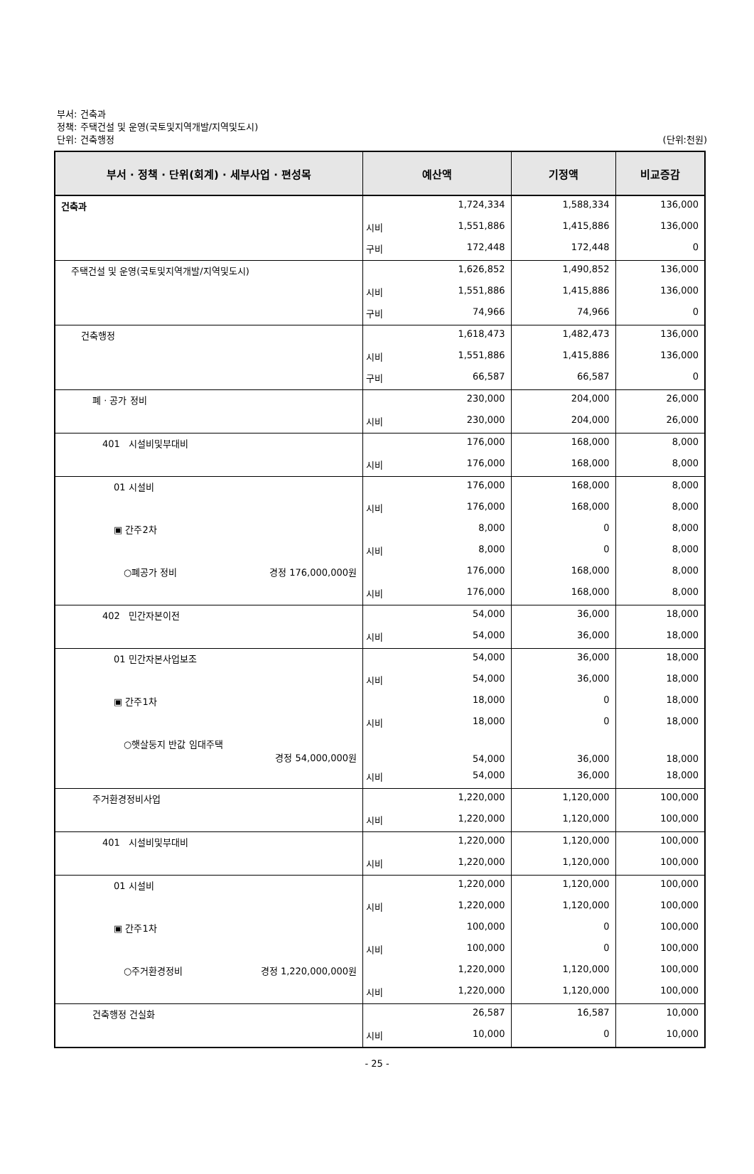부서: 건축과
정책: 주택건설 및 운영(국토및지역개발/지역및도시)
단위: 건축행정
(단위:천원)
| 부서 · 정책 · 단위(회계) · 세부사업 · 편성목 | 예산액 | | 기정액 | 비교증감 |
| --- | --- | --- | --- | --- |
| 건축과 | | 1,724,334 | 1,588,334 | 136,000 |
| | 시비 | 1,551,886 | 1,415,886 | 136,000 |
| | 구비 | 172,448 | 172,448 | 0 |
| 주택건설 및 운영(국토및지역개발/지역및도시) | | 1,626,852 | 1,490,852 | 136,000 |
| | 시비 | 1,551,886 | 1,415,886 | 136,000 |
| | 구비 | 74,966 | 74,966 | 0 |
| 건축행정 | | 1,618,473 | 1,482,473 | 136,000 |
| | 시비 | 1,551,886 | 1,415,886 | 136,000 |
| | 구비 | 66,587 | 66,587 | 0 |
| 폐 · 공가 정비 | | 230,000 | 204,000 | 26,000 |
| | 시비 | 230,000 | 204,000 | 26,000 |
| 401 시설비및부대비 | | 176,000 | 168,000 | 8,000 |
| | 시비 | 176,000 | 168,000 | 8,000 |
| 01 시설비 | | 176,000 | 168,000 | 8,000 |
| | 시비 | 176,000 | 168,000 | 8,000 |
| ▣ 간주2차 | | 8,000 | 0 | 8,000 |
| | 시비 | 8,000 | 0 | 8,000 |
| ○폐공가 정비 경정 176,000,000원 | | 176,000 | 168,000 | 8,000 |
| | 시비 | 176,000 | 168,000 | 8,000 |
| 402 민간자본이전 | | 54,000 | 36,000 | 18,000 |
| | 시비 | 54,000 | 36,000 | 18,000 |
| 01 민간자본사업보조 | | 54,000 | 36,000 | 18,000 |
| | 시비 | 54,000 | 36,000 | 18,000 |
| ▣ 간주1차 | | 18,000 | 0 | 18,000 |
| | 시비 | 18,000 | 0 | 18,000 |
| ○햇살둥지 반값 임대주택 경정 54,000,000원 | | 54,000 | 36,000 | 18,000 |
| | 시비 | 54,000 | 36,000 | 18,000 |
| 주거환경정비사업 | | 1,220,000 | 1,120,000 | 100,000 |
| | 시비 | 1,220,000 | 1,120,000 | 100,000 |
| 401 시설비및부대비 | | 1,220,000 | 1,120,000 | 100,000 |
| | 시비 | 1,220,000 | 1,120,000 | 100,000 |
| 01 시설비 | | 1,220,000 | 1,120,000 | 100,000 |
| | 시비 | 1,220,000 | 1,120,000 | 100,000 |
| ▣ 간주1차 | | 100,000 | 0 | 100,000 |
| | 시비 | 100,000 | 0 | 100,000 |
| ○주거환경정비 경정 1,220,000,000원 | | 1,220,000 | 1,120,000 | 100,000 |
| | 시비 | 1,220,000 | 1,120,000 | 100,000 |
| 건축행정 건실화 | | 26,587 | 16,587 | 10,000 |
| | 시비 | 10,000 | 0 | 10,000 |
- 25 -